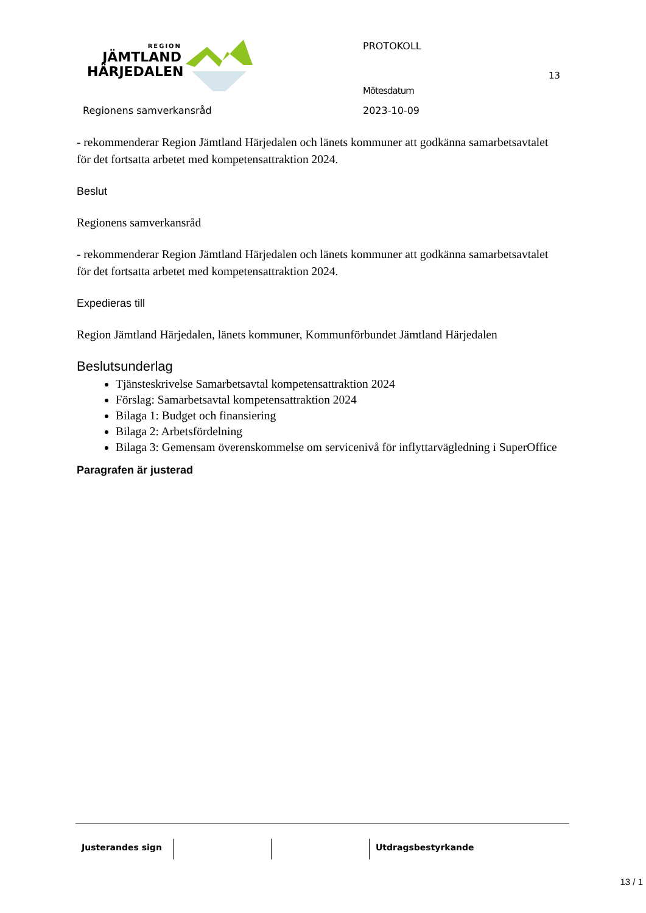REGION
JÄMTLAND
HÄRJEDALEN
PROTOKOLL
13
Mötesdatum
Regionens samverkansråd 2023-10-09
- rekommenderar Region Jämtland Härjedalen och länets kommuner att godkänna samarbetsavtalet för det fortsatta arbetet med kompetensattraktion 2024.
Beslut
Regionens samverkansråd
- rekommenderar Region Jämtland Härjedalen och länets kommuner att godkänna samarbetsavtalet för det fortsatta arbetet med kompetensattraktion 2024.
Expedieras till
Region Jämtland Härjedalen, länets kommuner, Kommunförbundet Jämtland Härjedalen
Beslutsunderlag
Tjänsteskrivelse Samarbetsavtal kompetensattraktion 2024
Förslag: Samarbetsavtal kompetensattraktion 2024
Bilaga 1: Budget och finansiering
Bilaga 2: Arbetsfördelning
Bilaga 3: Gemensam överenskommelse om servicenivå för inflyttarvägledning i SuperOffice
Paragrafen är justerad
Justerandes sign Utdragsbestyrkande
13 / 1